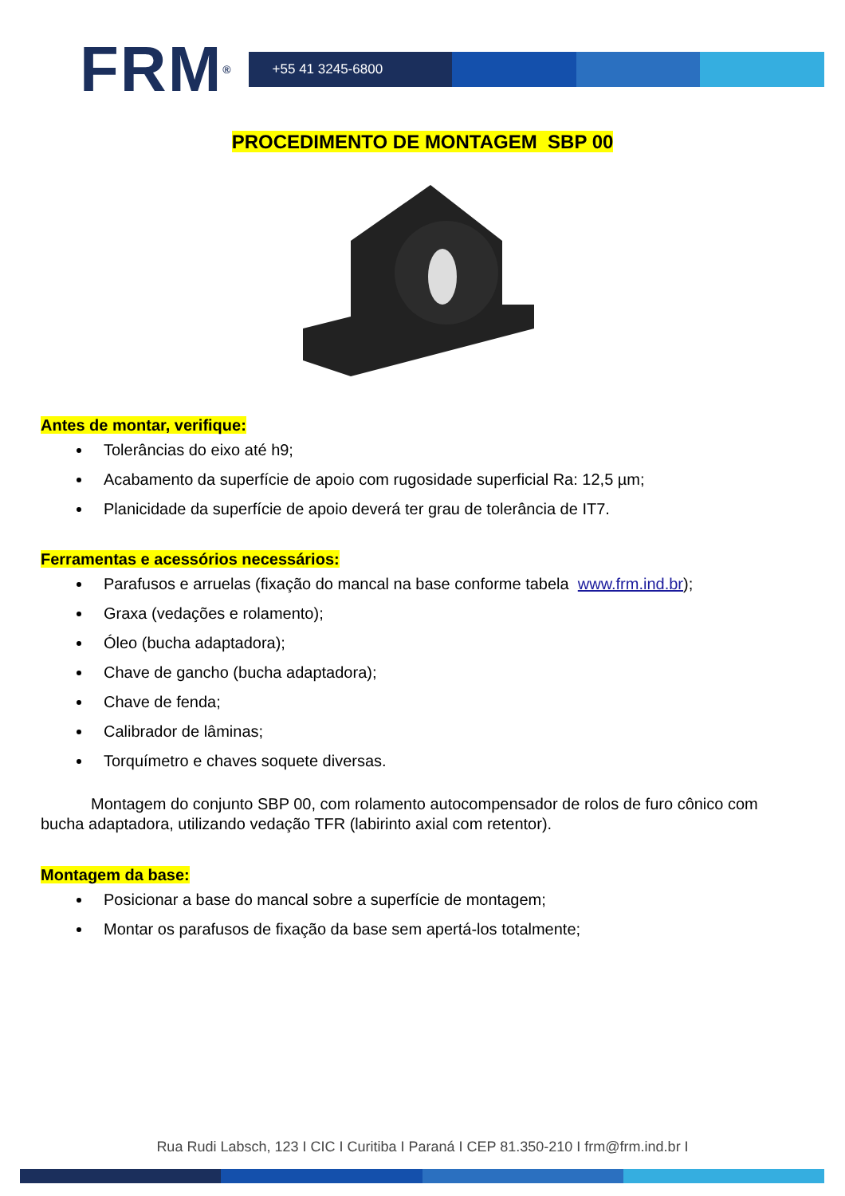FRM<sup>®</sup>
+55 41 3245-6800
PROCEDIMENTO DE MONTAGEM SBP 00
Antes de montar, verifique:
Tolerâncias do eixo até h9;
Acabamento da superfície de apoio com rugosidade superficial Ra: 12,5 µm;
Planicidade da superfície de apoio deverá ter grau de tolerância de IT7.
Ferramentas e acessórios necessários:
Parafusos e arruelas (fixação do mancal na base conforme tabela www.frm.ind.br);
Graxa (vedações e rolamento);
Óleo (bucha adaptadora);
Chave de gancho (bucha adaptadora);
Chave de fenda;
Calibrador de lâminas;
Torquímetro e chaves soquete diversas.
Montagem do conjunto SBP 00, com rolamento autocompensador de rolos de furo cônico com bucha adaptadora, utilizando vedação TFR (labirinto axial com retentor).
Montagem da base:
Posicionar a base do mancal sobre a superfície de montagem;
Montar os parafusos de fixação da base sem apertá-los totalmente;
Rua Rudi Labsch, 123 I CIC I Curitiba I Paraná I CEP 81.350-210 I frm@frm.ind.br I